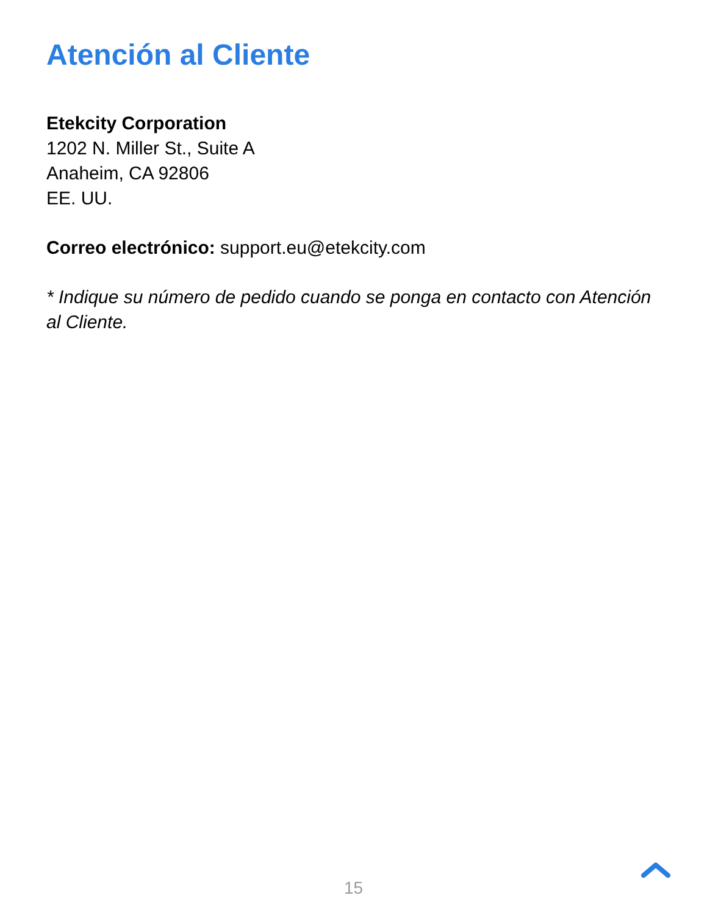Atención al Cliente
Etekcity Corporation
1202 N. Miller St., Suite A
Anaheim, CA 92806
EE. UU.
Correo electrónico: support.eu@etekcity.com
* Indique su número de pedido cuando se ponga en contacto con Atención al Cliente.
15